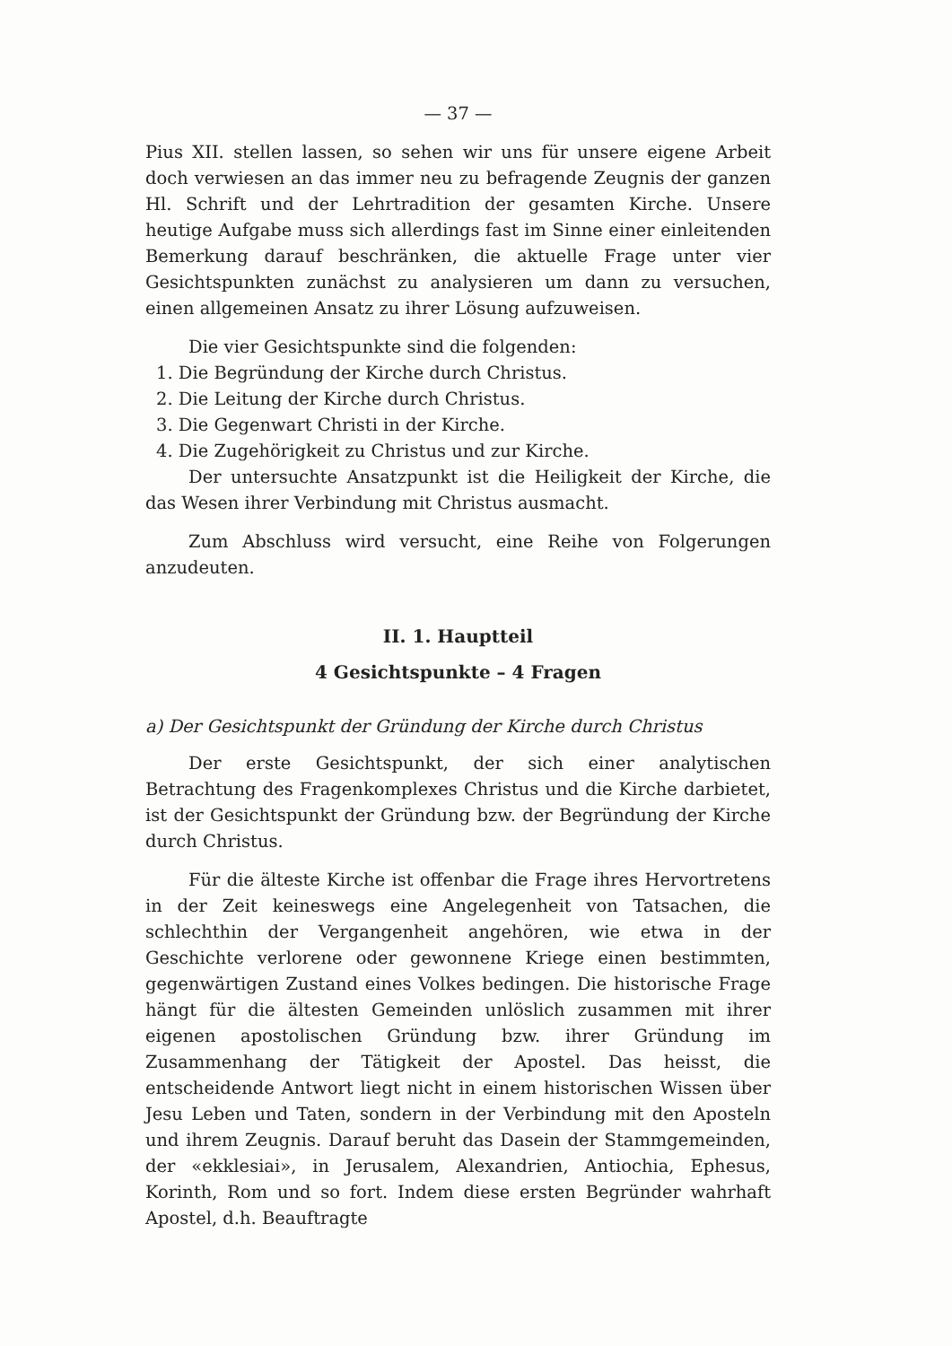— 37 —
Pius XII. stellen lassen, so sehen wir uns für unsere eigene Arbeit doch verwiesen an das immer neu zu befragende Zeugnis der ganzen Hl. Schrift und der Lehrtradition der gesamten Kirche. Unsere heutige Aufgabe muss sich allerdings fast im Sinne einer einleitenden Bemerkung darauf beschränken, die aktuelle Frage unter vier Gesichtspunkten zunächst zu analysieren um dann zu versuchen, einen allgemeinen Ansatz zu ihrer Lösung aufzuweisen.
Die vier Gesichtspunkte sind die folgenden:
1. Die Begründung der Kirche durch Christus.
2. Die Leitung der Kirche durch Christus.
3. Die Gegenwart Christi in der Kirche.
4. Die Zugehörigkeit zu Christus und zur Kirche.
Der untersuchte Ansatzpunkt ist die Heiligkeit der Kirche, die das Wesen ihrer Verbindung mit Christus ausmacht.
Zum Abschluss wird versucht, eine Reihe von Folgerungen anzudeuten.
II. 1. Hauptteil
4 Gesichtspunkte – 4 Fragen
a) Der Gesichtspunkt der Gründung der Kirche durch Christus
Der erste Gesichtspunkt, der sich einer analytischen Betrachtung des Fragenkomplexes Christus und die Kirche darbietet, ist der Gesichtspunkt der Gründung bzw. der Begründung der Kirche durch Christus.
Für die älteste Kirche ist offenbar die Frage ihres Hervortretens in der Zeit keineswegs eine Angelegenheit von Tatsachen, die schlechthin der Vergangenheit angehören, wie etwa in der Geschichte verlorene oder gewonnene Kriege einen bestimmten, gegenwärtigen Zustand eines Volkes bedingen. Die historische Frage hängt für die ältesten Gemeinden unlöslich zusammen mit ihrer eigenen apostolischen Gründung bzw. ihrer Gründung im Zusammenhang der Tätigkeit der Apostel. Das heisst, die entscheidende Antwort liegt nicht in einem historischen Wissen über Jesu Leben und Taten, sondern in der Verbindung mit den Aposteln und ihrem Zeugnis. Darauf beruht das Dasein der Stammgemeinden, der «ekklesiai», in Jerusalem, Alexandrien, Antiochia, Ephesus, Korinth, Rom und so fort. Indem diese ersten Begründer wahrhaft Apostel, d.h. Beauftragte